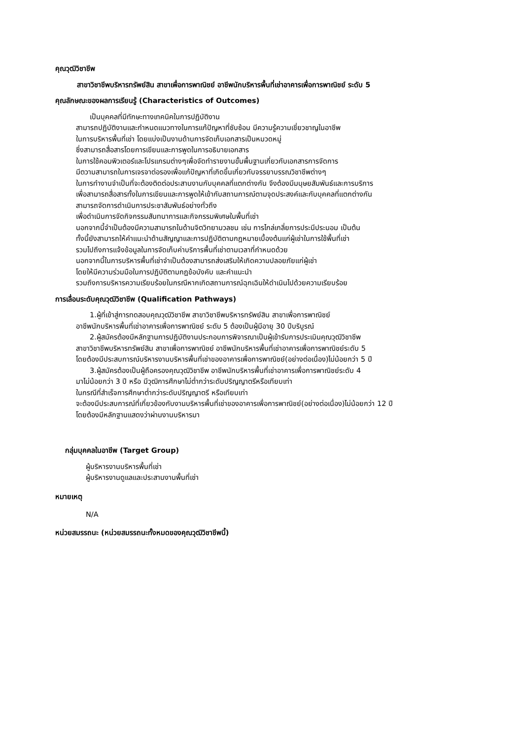คุณวุฒิวิชาชีพ
สาขาวิชาชีพบริหารทรัพย์สิน สาขาเพื่อการพาณิชย์ อาชีพนักบริหารพื้นที่เช่าอาคารเพื่อการพาณิชย์ ระดับ 5
คุณลักษณะของผลการเรียนรู้ (Characteristics of Outcomes)
เป็นบุคคลที่มีทักษะทางเทคนิคในการปฏิบัติงาน
สามารถปฏิบัติงานและกำหนดแนวทางในการแก้ปัญหาที่ซับซ้อน มีความรู้ความเชี่ยวชาญในอาชีพ
ในการบริหารพื้นที่เช่า โดยแบ่งเป็นงานด้านการจัดเก็บเอกสารเป็นหมวดหมู่
ซึ่งสามารถสื่อสารโดยการเขียนและการพูดในการอธิบายเอกสาร
ในการใช้คอมพิวเตอร์และโปรแกรมต่างๆเพื่อจัดทำรายงานขั้นพื้นฐานเกี่ยวกับเอกสารการจัดการ
มีตวามสามารถในการเจรจาต่อรองเพื่อแก้ปัญหาที่เกิดขึ้นเกี่ยวกับจรรยาบรรณวิชาชีพต่างๆ
ในการทำงานจำเป็นที่จะต้องติดต่อประสานงานกับบุคคลที่แตกต่างกัน จึงต้องมีมนุษยสัมพันธ์และการบริการ
เพื่อสามารถสื่อสารทั้งในการเขียนและการพูดให้เข้ากับสถานการณ์ตามจุดประสงค์และกับบุคคลที่แตกต่างกัน
สามารถจัดการดำเนินการประชาสัมพันธ์อย่างทั่วถึง
เพื่อดำเนินการจัดกิจกรรมสันทนาการและกิจกรรมพิเศษในพื้นที่เช่า
นอกจากนี้จำเป็นต้องมีความสามารถในด้านจิตวิทยามวลชน เช่น การไกล่เกลี่ยการประนีประนอม เป็นต้น
ทั้งนี้ยังสามารถให้คำแนะนำด้านสัญญาและการปฏิบัติตามกฎหมายเบื้องต้นแก่ผู้เช่าในการใช้พื้นที่เช่า
รวมไปถึงการแจ้งข้อมูลในการจัดเก็บค่าบริการพื้นที่เช่าตามเวลาที่กำหนดด้วย
นอกจากนี้ในการบริหารพื้นที่เช่าจำเป็นต้องสามารถส่งเสริมให้เกิดความปลอยภัยแก่ผู้เช่า
โดยให้มีความร่วมมือในการปฏิบัติตามกฎข้อบังคับ และคำแนะนำ
รวมถึงการบริหารความเรียบร้อยในกรณีหากเกิดสถานการณ์ฉุกเฉินให้ดำเนินไปด้วยความเรียบร้อย
การเลื่อนระดับคุณวุฒิวิชาชีพ (Qualification Pathways)
1.ผู้ที่เข้าสู่การทดสอบคุณวุฒิวิชาชีพ สาขาวิชาชีพบริหารทรัพย์สิน สาขาเพื่อการพาณิชย์
อาชีพนักบริหารพื้นที่เช่าอาคารเพื่อการพาณิชย์ ระดับ 5 ต้องเป็นผู้มีอายุ 30 ปีบริบูรณ์
2.ผู้สมัครต้องมีหลักฐานการปฏิบัติงานประกอบการพิจารณาเป็นผู้เข้ารับการประเมินคุณวุฒิวิชาชีพ
สาขาวิชาชีพบริหารทรัพย์สิน สาขาเพื่อการพาณิชย์ อาชีพนักบริหารพื้นที่เช่าอาคารเพื่อการพาณิชย์ระดับ 5
โดยต้องมีประสบการณ์บริหารงานบริหารพื้นที่เช่าของอาคารเพื่อการพาณิชย์(อย่างต่อเนื่อง)ไม่น้อยกว่า 5 ปี
3.ผู้สมัครต้องเป็นผู้ถือครองคุณวุฒิวิชาชีพ อาชีพนักบริหารพื้นที่เช่าอาคารเพื่อการพาณิชย์ระดับ 4
มาไม่น้อยกว่า 3 ปี หรือ มีวุฒิการศึกษาไม่ต่ำกว่าระดับปริญญาตรีหรือเทียบเท่า
ในกรณีที่สำเร็จการศึกษาต่ำกว่าระดับปริญญาตรี หรือเทียบเท่า
จะต้องมีประสบการณ์ที่เกี่ยวข้องกับงานบริหารพื้นที่เช่าของอาคารเพื่อการพาณิชย์(อย่างต่อเนื่อง)ไม่น้อยกว่า 12 ปี
โดยต้องมีหลักฐานแสดงว่าผ่านงานบริหารมา
กลุ่มบุคคลในอาชีพ (Target Group)
ผู้บริหารงานบริหารพื้นที่เช่า
ผู้บริหารงานดูแลและประสานงานพื้นที่เช่า
หมายเหตุ
N/A
หน่วยสมรรถนะ (หน่วยสมรรถนะทั้งหมดของคุณวุฒิวิชาชีพนี้)